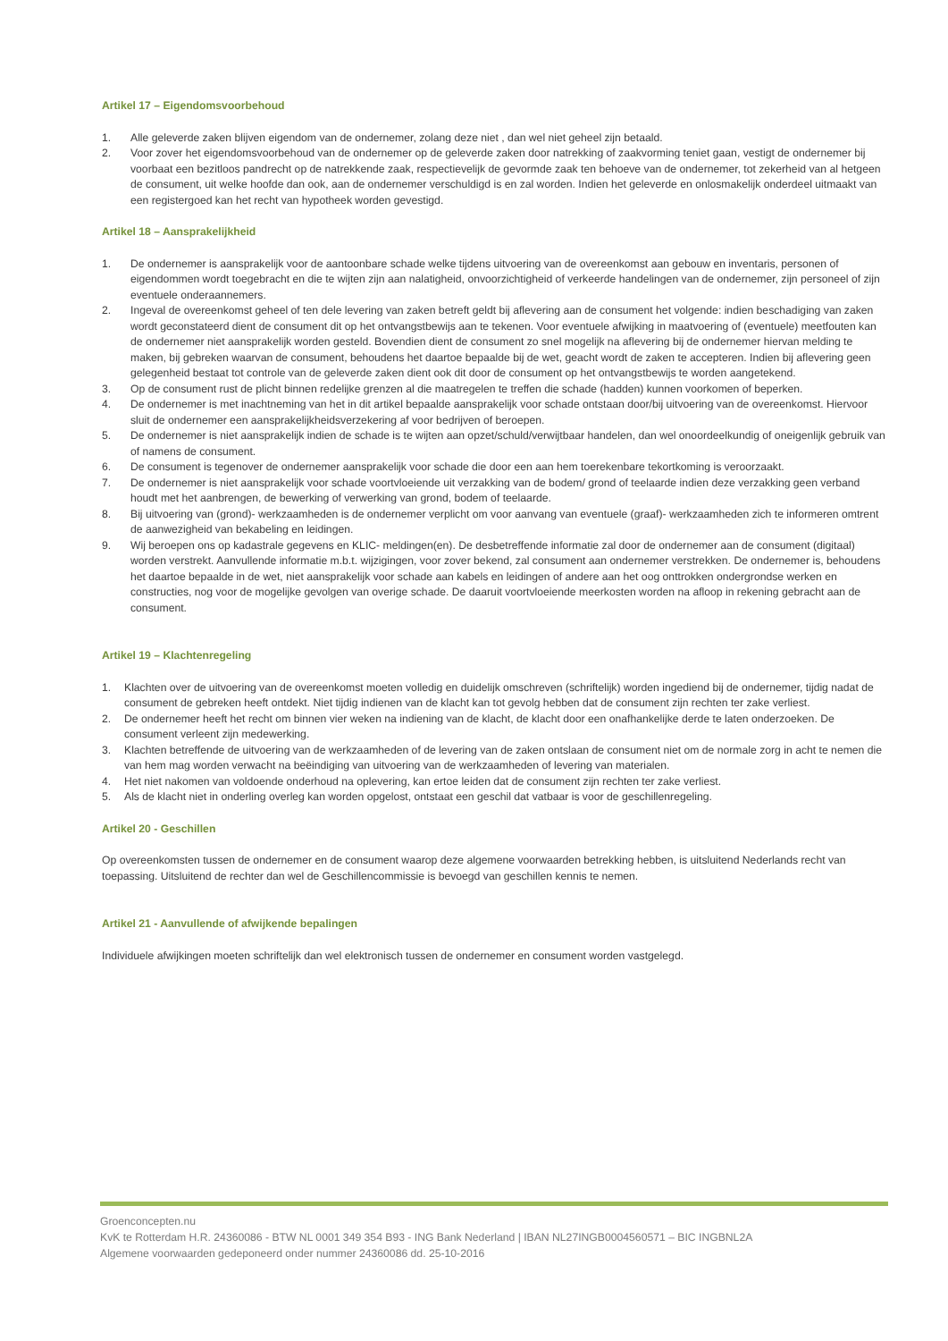Artikel 17 – Eigendomsvoorbehoud
1. Alle geleverde zaken blijven eigendom van de ondernemer, zolang deze niet , dan wel niet geheel zijn betaald.
2. Voor zover het eigendomsvoorbehoud van de ondernemer op de geleverde zaken door natrekking of zaakvorming teniet gaan, vestigt de ondernemer bij voorbaat een bezitloos pandrecht op de natrekkende zaak, respectievelijk de gevormde zaak ten behoeve van de ondernemer, tot zekerheid van al hetgeen de consument, uit welke hoofde dan ook, aan de ondernemer verschuldigd is en zal worden. Indien het geleverde en onlosmakelijk onderdeel uitmaakt van een registergoed kan het recht van hypotheek worden gevestigd.
Artikel 18 – Aansprakelijkheid
1. De ondernemer is aansprakelijk voor de aantoonbare schade welke tijdens uitvoering van de overeenkomst aan gebouw en inventaris, personen of eigendommen wordt toegebracht en die te wijten zijn aan nalatigheid, onvoorzichtigheid of verkeerde handelingen van de ondernemer, zijn personeel of zijn eventuele onderaannemers.
2. Ingeval de overeenkomst geheel of ten dele levering van zaken betreft geldt bij aflevering aan de consument het volgende: indien beschadiging van zaken wordt geconstateerd dient de consument dit op het ontvangstbewijs aan te tekenen. Voor eventuele afwijking in maatvoering of (eventuele) meetfouten kan de ondernemer niet aansprakelijk worden gesteld. Bovendien dient de consument zo snel mogelijk na aflevering bij de ondernemer hiervan melding te maken, bij gebreken waarvan de consument, behoudens het daartoe bepaalde bij de wet, geacht wordt de zaken te accepteren. Indien bij aflevering geen gelegenheid bestaat tot controle van de geleverde zaken dient ook dit door de consument op het ontvangstbewijs te worden aangetekend.
3. Op de consument rust de plicht binnen redelijke grenzen al die maatregelen te treffen die schade (hadden) kunnen voorkomen of beperken.
4. De ondernemer is met inachtneming van het in dit artikel bepaalde aansprakelijk voor schade ontstaan door/bij uitvoering van de overeenkomst. Hiervoor sluit de ondernemer een aansprakelijkheidsverzekering af voor bedrijven of beroepen.
5. De ondernemer is niet aansprakelijk indien de schade is te wijten aan opzet/schuld/verwijtbaar handelen, dan wel onoordeelkundig of oneigenlijk gebruik van of namens de consument.
6. De consument is tegenover de ondernemer aansprakelijk voor schade die door een aan hem toerekenbare tekortkoming is veroorzaakt.
7. De ondernemer is niet aansprakelijk voor schade voortvloeiende uit verzakking van de bodem/ grond of teelaarde indien deze verzakking geen verband houdt met het aanbrengen, de bewerking of verwerking van grond, bodem of teelaarde.
8. Bij uitvoering van (grond)- werkzaamheden is de ondernemer verplicht om voor aanvang van eventuele (graaf)- werkzaamheden zich te informeren omtrent de aanwezigheid van bekabeling en leidingen.
9. Wij beroepen ons op kadastrale gegevens en KLIC- meldingen(en). De desbetreffende informatie zal door de ondernemer aan de consument (digitaal) worden verstrekt. Aanvullende informatie m.b.t. wijzigingen, voor zover bekend, zal consument aan ondernemer verstrekken. De ondernemer is, behoudens het daartoe bepaalde in de wet, niet aansprakelijk voor schade aan kabels en leidingen of andere aan het oog onttrokken ondergrondse werken en constructies, nog voor de mogelijke gevolgen van overige schade. De daaruit voortvloeiende meerkosten worden na afloop in rekening gebracht aan de consument.
Artikel 19 – Klachtenregeling
1. Klachten over de uitvoering van de overeenkomst moeten volledig en duidelijk omschreven (schriftelijk) worden ingediend bij de ondernemer, tijdig nadat de consument de gebreken heeft ontdekt. Niet tijdig indienen van de klacht kan tot gevolg hebben dat de consument zijn rechten ter zake verliest.
2. De ondernemer heeft het recht om binnen vier weken na indiening van de klacht, de klacht door een onafhankelijke derde te laten onderzoeken. De consument verleent zijn medewerking.
3. Klachten betreffende de uitvoering van de werkzaamheden of de levering van de zaken ontslaan de consument niet om de normale zorg in acht te nemen die van hem mag worden verwacht na beëindiging van uitvoering van de werkzaamheden of levering van materialen.
4. Het niet nakomen van voldoende onderhoud na oplevering, kan ertoe leiden dat de consument zijn rechten ter zake verliest.
5. Als de klacht niet in onderling overleg kan worden opgelost, ontstaat een geschil dat vatbaar is voor de geschillenregeling.
Artikel 20 - Geschillen
Op overeenkomsten tussen de ondernemer en de consument waarop deze algemene voorwaarden betrekking hebben, is uitsluitend Nederlands recht van toepassing. Uitsluitend de rechter dan wel de Geschillencommissie is bevoegd van geschillen kennis te nemen.
Artikel 21 - Aanvullende of afwijkende bepalingen
Individuele afwijkingen moeten schriftelijk dan wel elektronisch tussen de ondernemer en consument worden vastgelegd.
Groenconcepten.nu
KvK te Rotterdam H.R. 24360086 - BTW NL 0001 349 354 B93 - ING Bank Nederland | IBAN NL27INGB0004560571 – BIC INGBNL2A
Algemene voorwaarden gedeponeerd onder nummer 24360086 dd. 25-10-2016